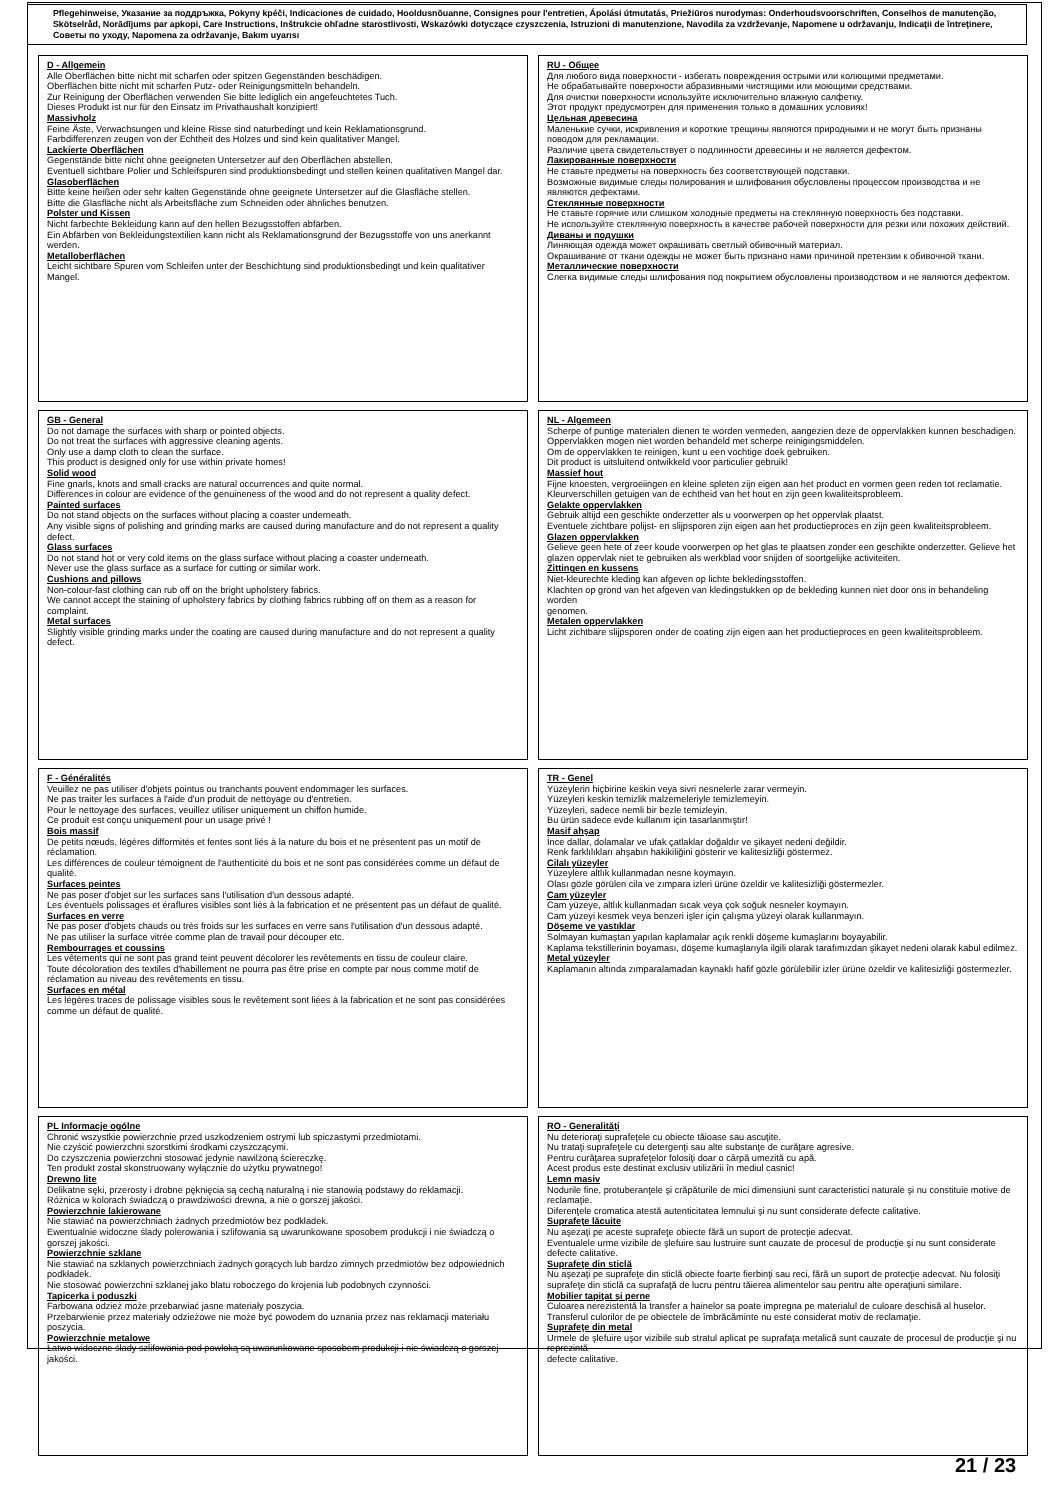Pflegehinweise, Указание за поддръжка, Pokyny kpéči, Indicaciones de cuidado, Hooldusnõuanne, Consignes pour l'entretien, Ápolási útmutatás, Priežiūros nurodymas: Onderhoudsvoorschriften, Conselhos de manutenção, Skötselråd, Norādījums par apkopi, Care Instructions, Inštrukcie ohľadne starostlivosti, Wskazówki dotyczące czyszczenia, Istruzioni di manutenzione, Navodila za vzdrževanje, Napomene u održavanju, Indicaţii de întreţinere, Советы по уходу, Napomena za održavanje, Bakım uyarısı
D - Allgemein
Alle Oberflächen bitte nicht mit scharfen oder spitzen Gegenständen beschädigen.
Oberflächen bitte nicht mit scharfen Putz- oder Reinigungsmitteln behandeln.
Zur Reinigung der Oberflächen verwenden Sie bitte lediglich ein angefeuchtetes Tuch.
Dieses Produkt ist nur für den Einsatz im Privathaushalt konzipiert!
Massivholz
Feine Äste, Verwachsungen und kleine Risse sind naturbedingt und kein Reklamationsgrund.
Farbdifferenzen zeugen von der Echtheit des Holzes und sind kein qualitativer Mangel.
Lackierte Oberflächen
Gegenstände bitte nicht ohne geeigneten Untersetzer auf den Oberflächen abstellen.
Eventuell sichtbare Polier und Schleifspuren sind produktionsbedingt und stellen keinen qualitativen Mangel dar.
Glasoberflächen
Bitte keine heißen oder sehr kalten Gegenstände ohne geeignete Untersetzer auf die Glasfläche stellen.
Bitte die Glasfläche nicht als Arbeitsfläche zum Schneiden oder ähnliches benutzen.
Polster und Kissen
Nicht farbechte Bekleidung kann auf den hellen Bezugsstoffen abfärben.
Ein Abfärben von Bekleidungstextilien kann nicht als Reklamationsgrund der Bezugsstoffe von uns anerkannt
werden.
Metalloberflächen
Leicht sichtbare Spuren vom Schleifen unter der Beschichtung sind produktionsbedingt und kein qualitativer Mangel.
RU - Общее
Для любого вида поверхности - избегать повреждения острыми или колющими предметами.
Не обрабатывайте поверхности абразивными чистящими или моющими средствами.
Для очистки поверхности используйте исключительно влажную салфетку.
Этот продукт предусмотрен для применения только в домашних условиях!
Цельная древесина
Маленькие сучки, искривления и короткие трещины являются природными и не могут быть признаны поводом для рекламации.
Различие цвета свидетельствует о подлинности древесины и не является дефектом.
Лакированные поверхности
Не ставьте предметы на поверхность без соответствующей подставки.
Возможные видимые следы полирования и шлифования обусловлены процессом производства и не являются дефектами.
Стеклянные поверхности
Не ставьте горячие или слишком холодные предметы на стеклянную поверхность без подставки.
Не используйте стеклянную поверхность в качестве рабочей поверхности для резки или похожих действий.
Диваны и подушки
Линяющая одежда может окрашивать светлый обивочный материал.
Окрашивание от ткани одежды не может быть признано нами причиной претензии к обивочной ткани.
Металлические поверхности
Слегка видимые следы шлифования под покрытием обусловлены производством и не являются дефектом.
GB - General
Do not damage the surfaces with sharp or pointed objects.
Do not treat the surfaces with aggressive cleaning agents.
Only use a damp cloth to clean the surface.
This product is designed only for use within private homes!
Solid wood
Fine gnarls, knots and small cracks are natural occurrences and quite normal.
Differences in colour are evidence of the genuineness of the wood and do not represent a quality defect.
Painted surfaces
Do not stand objects on the surfaces without placing a coaster underneath.
Any visible signs of polishing and grinding marks are caused during manufacture and do not represent a quality defect.
Glass surfaces
Do not stand hot or very cold items on the glass surface without placing a coaster underneath.
Never use the glass surface as a surface for cutting or similar work.
Cushions and pillows
Non-colour-fast clothing can rub off on the bright upholstery fabrics.
We cannot accept the staining of upholstery fabrics by clothing fabrics rubbing off on them as a reason for complaint.
Metal surfaces
Slightly visible grinding marks under the coating are caused during manufacture and do not represent a quality defect.
NL - Algemeen
Scherpe of puntige materialen dienen te worden vermeden, aangezien deze de oppervlakken kunnen beschadigen.
Oppervlakken mogen niet worden behandeld met scherpe reinigingsmiddelen.
Om de oppervlakken te reinigen, kunt u een vochtige doek gebruiken.
Dit product is uitsluitend ontwikkeld voor particulier gebruik!
Massief hout
Fijne knoesten, vergroeiingen en kleine spleten zijn eigen aan het product en vormen geen reden tot reclamatie. Kleurverschillen getuigen van de echtheid van het hout en zijn geen kwaliteitsprobleem.
Gelakte oppervlakken
Gebruik altijd een geschikte onderzetter als u voorwerpen op het oppervlak plaatst.
Eventuele zichtbare polijst- en slijpsporen zijn eigen aan het productieproces en zijn geen kwaliteitsprobleem.
Glazen oppervlakken
Gelieve geen hete of zeer koude voorwerpen op het glas te plaatsen zonder een geschikte onderzetter. Gelieve het glazen oppervlak niet te gebruiken als werkblad voor snijden of soortgelijke activiteiten.
Zittingen en kussens
Niet-kleurechte kleding kan afgeven op lichte bekledingsstoffen.
Klachten op grond van het afgeven van kledingstukken op de bekleding kunnen niet door ons in behandeling worden
genomen.
Metalen oppervlakken
Licht zichtbare slijpsporen onder de coating zijn eigen aan het productieproces en geen kwaliteitsprobleem.
F - Généralités
Veuillez ne pas utiliser d'objets pointus ou tranchants pouvent endommager les surfaces.
Ne pas traiter les surfaces à l'aide d'un produit de nettoyage ou d'entretien.
Pour le nettoyage des surfaces, veuillez utiliser uniquement un chiffon humide.
Ce produit est conçu uniquement pour un usage privé !
Bois massif
De petits nœuds, légères difformités et fentes sont liés à la nature du bois et ne présentent pas un motif de réclamation.
Les différences de couleur témoignent de l'authenticité du bois et ne sont pas considérées comme un défaut de qualité.
Surfaces peintes
Ne pas poser d'objet sur les surfaces sans l'utilisation d'un dessous adapté.
Les éventuels polissages et éraflures visibles sont liés à la fabrication et ne présentent pas un défaut de qualité.
Surfaces en verre
Ne pas poser d'objets chauds ou très froids sur les surfaces en verre sans l'utilisation d'un dessous adapté.
Ne pas utiliser la surface vitrée comme plan de travail pour découper etc.
Rembourrages et coussins
Les vêtements qui ne sont pas grand teint peuvent décolorer les revêtements en tissu de couleur claire.
Toute décoloration des textiles d'habillement ne pourra pas être prise en compte par nous comme motif de réclamation au niveau des revêtements en tissu.
Surfaces en métal
Les légères traces de polissage visibles sous le revêtement sont liées à la fabrication et ne sont pas considérées comme un défaut de qualité.
TR - Genel
Yüzeylerin hiçbirine keskin veya sivri nesnelerle zarar vermeyin.
Yüzeyleri keskin temizlik malzemeleriyle temizlemeyin.
Yüzeyleri, sadece nemli bir bezle temizleyin.
Bu ürün sadece evde kullanım için tasarlanmıştır!
Masif ahşap
İnce dallar, dolamalar ve ufak çatlaklar doğaldır ve şikayet nedeni değildir.
Renk farklılıkları ahşabın hakikiliğini gösterir ve kalitesizliği göstermez.
Cilalı yüzeyler
Yüzeylere altlık kullanmadan nesne koymayın.
Olası gözle görülen cila ve zımpara izleri ürüne özeldir ve kalitesizliği göstermezler.
Cam yüzeyler
Cam yüzeye, altlık kullanmadan sıcak veya çok soğuk nesneler koymayın.
Cam yüzeyi kesmek veya benzeri işler için çalışma yüzeyi olarak kullanmayın.
Döşeme ve yastıklar
Solmayan kumaştan yapılan kaplamalar açık renkli döşeme kumaşlarını boyayabilir.
Kaplama tekstillerinin boyaması, döşeme kumaşlarıyla ilgili olarak tarafımızdan şikayet nedeni olarak kabul edilmez.
Metal yüzeyler
Kaplamanın altında zımparalamadan kaynaklı hafif gözle görülebilir izler ürüne özeldir ve kalitesizliği göstermezler.
PL Informacje ogólne
Chronić wszystkie powierzchnie przed uszkodzeniem ostrymi lub spiczastymi przedmiotami.
Nie czyścić powierzchni szorstkimi środkami czyszczącymi.
Do czyszczenia powierzchni stosować jedynie nawilżoną ściereczkę.
Ten produkt został skonstruowany wyłącznie do użytku prywatnego!
Drewno lite
Delikatne sęki, przerosty i drobne pęknięcia są cechą naturalną i nie stanowią podstawy do reklamacji.
Różnica w kolorach świadczą o prawdziwości drewna, a nie o gorszej jakości.
Powierzchnie lakierowane
Nie stawiać na powierzchniach żadnych przedmiotów bez podkładek.
Ewentualnie widoczne ślady polerowania i szlifowania są uwarunkowane sposobem produkcji i nie świadczą o gorszej jakości.
Powierzchnie szklane
Nie stawiać na szklanych powierzchniach żadnych gorących lub bardzo zimnych przedmiotów bez odpowiednich podkładek.
Nie stosować powierzchni szklanej jako blatu roboczego do krojenia lub podobnych czynności.
Tapicerka i poduszki
Farbowana odzież może przebarwiać jasne materiały poszycia.
Przebarwienie przez materiały odzieżowe nie może być powodem do uznania przez nas reklamacji materiału poszycia.
Powierzchnie metalowe
Łatwo widoczne ślady szlifowania pod powłoką są uwarunkowane sposobem produkcji i nie świadczą o gorszej jakości.
RO - Generalităţi
Nu deterioraţi suprafeţele cu obiecte tăioase sau ascuţite.
Nu trataţi suprafeţele cu detergenţi sau alte substanţe de curăţare agresive.
Pentru curăţarea suprafeţelor folosiţi doar o cârpă umezită cu apă.
Acest produs este destinat exclusiv utilizării în mediul casnic!
Lemn masiv
Nodurile fine, protuberanţele şi crăpăturile de mici dimensiuni sunt caracteristici naturale şi nu constituie motive de reclamaţie.
Diferenţele cromatica atestă autenticitatea lemnului şi nu sunt considerate defecte calitative.
Suprafeţe lăcuite
Nu aşezaţi pe aceste suprafeţe obiecte fără un suport de protecţie adecvat.
Eventualele urme vizibile de şlefuire sau lustruire sunt cauzate de procesul de producţie şi nu sunt considerate defecte calitative.
Suprafeţe din sticlă
Nu aşezaţi pe suprafeţe din sticlă obiecte foarte fierbinţi sau reci, fără un suport de protecţie adecvat. Nu folosiţi suprafeţe din sticlă ca suprafaţă de lucru pentru tăierea alimentelor sau pentru alte operaţiuni similare.
Mobilier tapiţat şi perne
Culoarea nerezistentă la transfer a hainelor sa poate impregna pe materialul de culoare deschisă al huselor. Transferul culorilor de pe obiectele de îmbrăcăminte nu este considerat motiv de reclamaţie.
Suprafeţe din metal
Urmele de şlefuire uşor vizibile sub stratul aplicat pe suprafaţa metalică sunt cauzate de procesul de producţie şi nu reprezintă
defecte calitative.
21 / 23